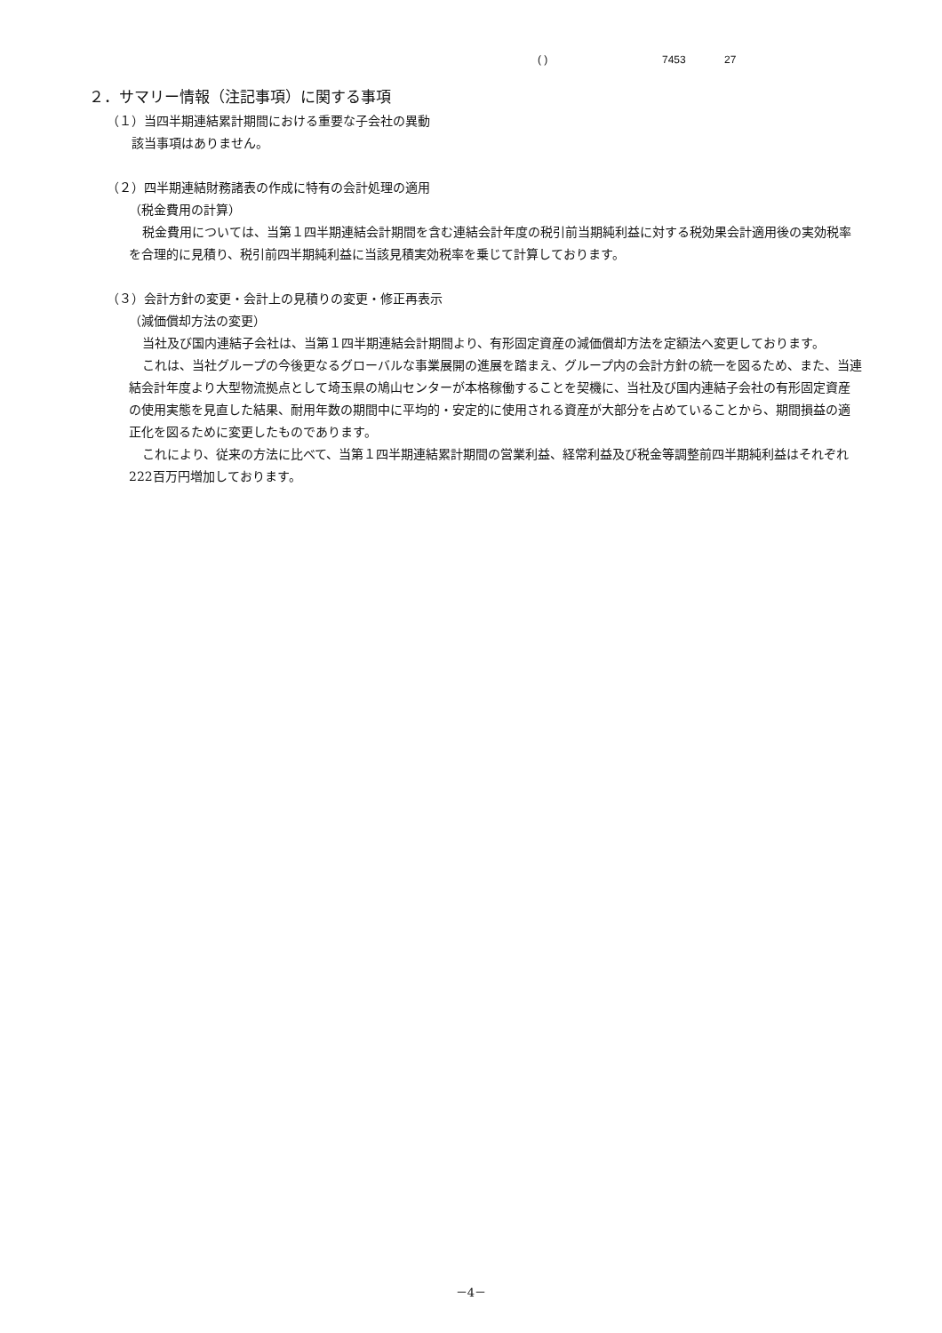( ) 7453 27
２．サマリー情報（注記事項）に関する事項
（１）当四半期連結累計期間における重要な子会社の異動
該当事項はありません。
（２）四半期連結財務諸表の作成に特有の会計処理の適用
（税金費用の計算）
税金費用については、当第１四半期連結会計期間を含む連結会計年度の税引前当期純利益に対する税効果会計適用後の実効税率を合理的に見積り、税引前四半期純利益に当該見積実効税率を乗じて計算しております。
（３）会計方針の変更・会計上の見積りの変更・修正再表示
（減価償却方法の変更）
当社及び国内連結子会社は、当第１四半期連結会計期間より、有形固定資産の減価償却方法を定額法へ変更しております。
これは、当社グループの今後更なるグローバルな事業展開の進展を踏まえ、グループ内の会計方針の統一を図るため、また、当連結会計年度より大型物流拠点として埼玉県の鳩山センターが本格稼働することを契機に、当社及び国内連結子会社の有形固定資産の使用実態を見直した結果、耐用年数の期間中に平均的・安定的に使用される資産が大部分を占めていることから、期間損益の適正化を図るために変更したものであります。
これにより、従来の方法に比べて、当第１四半期連結累計期間の営業利益、経常利益及び税金等調整前四半期純利益はそれぞれ222百万円増加しております。
－4－